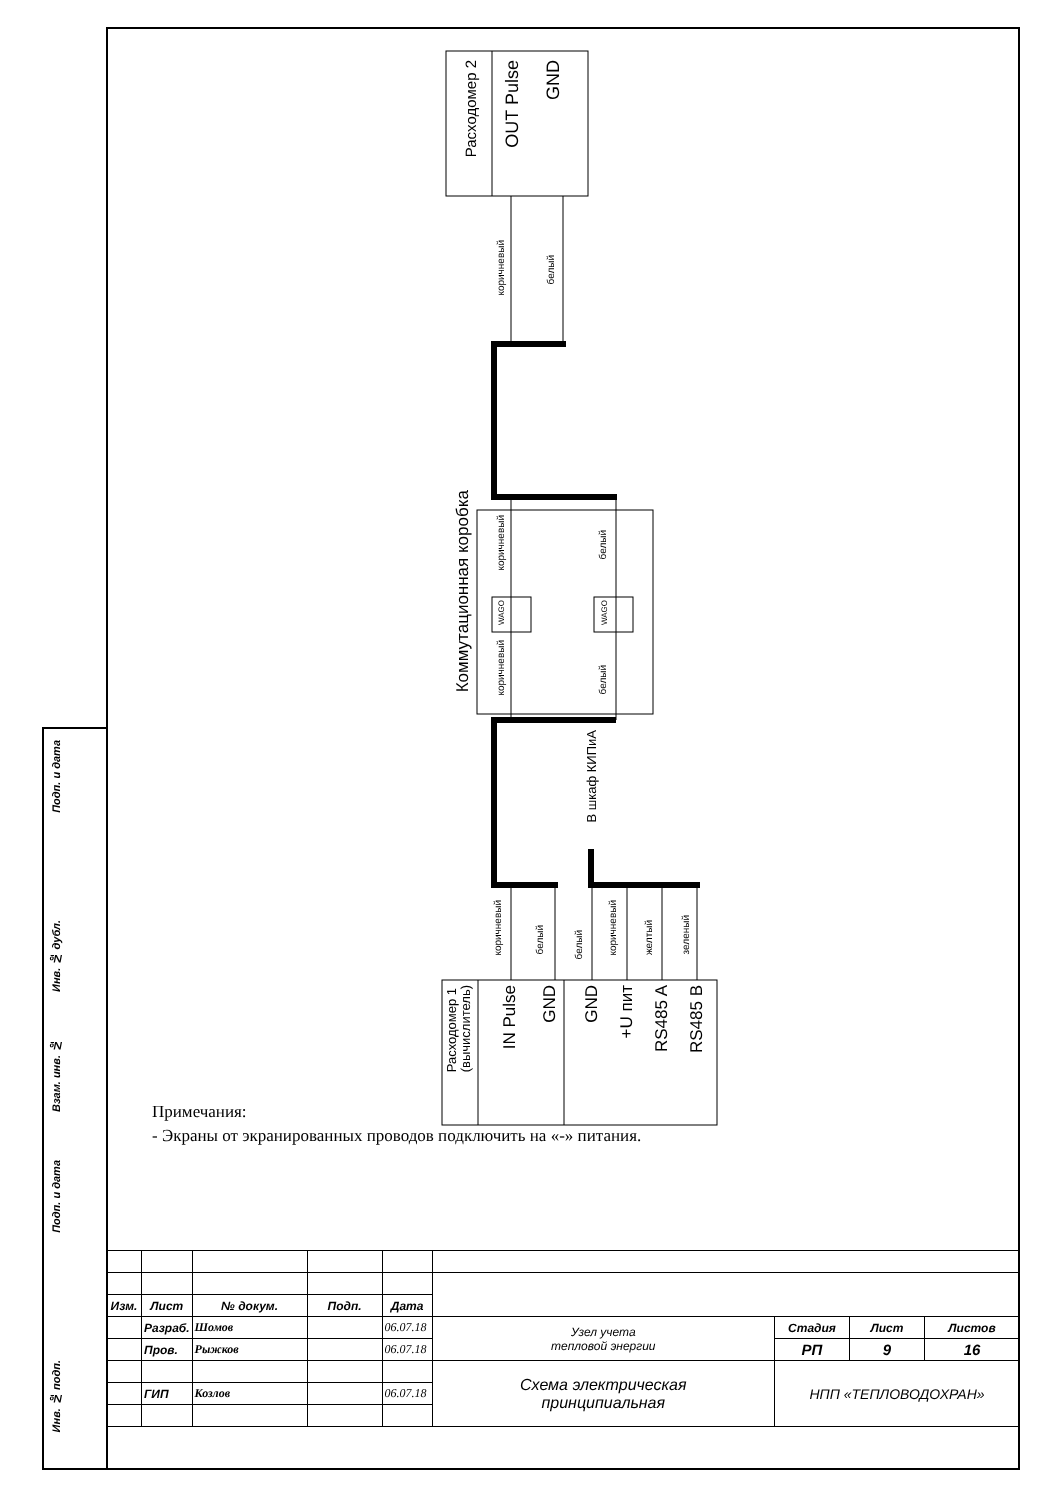Расходомер 2
OUT Pulse
GND
коричневый
белый
Коммутационная коробка
коричневый
белый
WAGO
WAGO
коричневый
белый
В шкаф КИПиА
коричневый
белый
белый
коричневый
желтый
зеленый
Расходомер 1
(вычислитель)
IN Pulse
GND
GND
+U пит
RS485 A
RS485 B
Подп. и дата
Инв. № дубл.
Взам. инв. №
Подп. и дата
Инв. № подп.
Примечания:
- Экраны от экранированных проводов подключить на «-» питания.
| Изм. | Лист | № докум. | Подп. | Дата | | | | |
| --- | --- | --- | --- | --- | --- | --- | --- | --- |
| | Разраб. | Шомов | | 06.07.18 | Узел учета тепловой энергии | Стадия | Лист | Листов |
| | Пров. | Рыжков | | 06.07.18 | | РП | 9 | 16 |
| | | | | | Схема электрическая принципиальная | НПП «ТЕПЛОВОДОХРАН» | | |
| | ГИП | Козлов | | 06.07.18 | | | | |